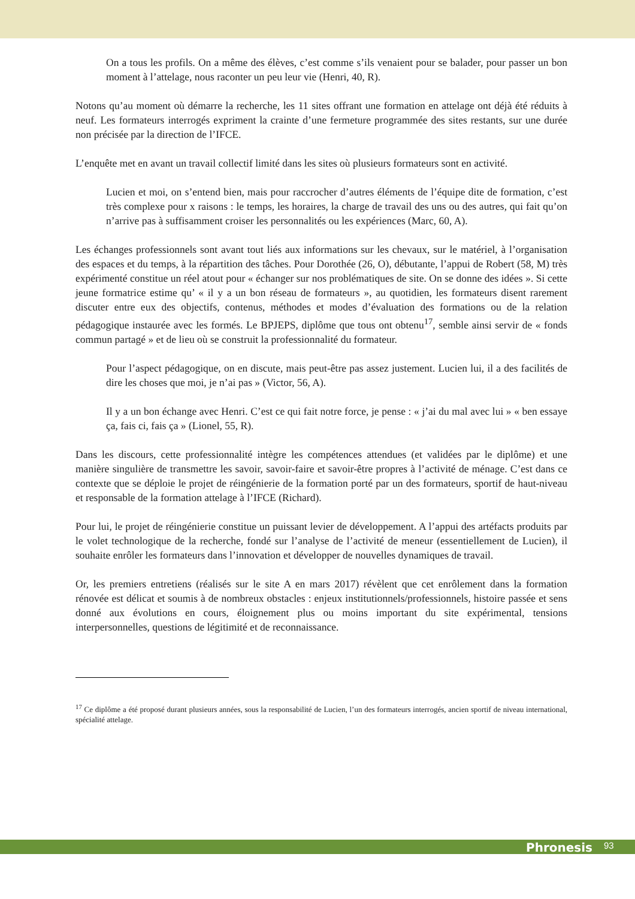On a tous les profils. On a même des élèves, c’est comme s’ils venaient pour se balader, pour passer un bon moment à l’attelage, nous raconter un peu leur vie (Henri, 40, R).
Notons qu’au moment où démarre la recherche, les 11 sites offrant une formation en attelage ont déjà été réduits à neuf. Les formateurs interrogés expriment la crainte d’une fermeture programmée des sites restants, sur une durée non précisée par la direction de l’IFCE.
L’enquête met en avant un travail collectif limité dans les sites où plusieurs formateurs sont en activité.
Lucien et moi, on s’entend bien, mais pour raccrocher d’autres éléments de l’équipe dite de formation, c’est très complexe pour x raisons : le temps, les horaires, la charge de travail des uns ou des autres, qui fait qu’on n’arrive pas à suffisamment croiser les personnalités ou les expériences (Marc, 60, A).
Les échanges professionnels sont avant tout liés aux informations sur les chevaux, sur le matériel, à l’organisation des espaces et du temps, à la répartition des tâches. Pour Dorothée (26, O), débutante, l’appui de Robert (58, M) très expérimenté constitue un réel atout pour « échanger sur nos problématiques de site. On se donne des idées ». Si cette jeune formatrice estime qu’ « il y a un bon réseau de formateurs », au quotidien, les formateurs disent rarement discuter entre eux des objectifs, contenus, méthodes et modes d’évaluation des formations ou de la relation pédagogique instaurée avec les formés. Le BPJEPS, diplôme que tous ont obtenu<sup>17</sup>, semble ainsi servir de « fonds commun partagé » et de lieu où se construit la professionnalité du formateur.
Pour l’aspect pédagogique, on en discute, mais peut-être pas assez justement. Lucien lui, il a des facilités de dire les choses que moi, je n’ai pas » (Victor, 56, A).
Il y a un bon échange avec Henri. C’est ce qui fait notre force, je pense : « j’ai du mal avec lui » « ben essaye ça, fais ci, fais ça » (Lionel, 55, R).
Dans les discours, cette professionnalité intègre les compétences attendues (et validées par le diplôme) et une manière singulière de transmettre les savoir, savoir-faire et savoir-être propres à l’activité de ménage. C’est dans ce contexte que se déploie le projet de réingénierie de la formation porté par un des formateurs, sportif de haut-niveau et responsable de la formation attelage à l’IFCE (Richard).
Pour lui, le projet de réingénierie constitue un puissant levier de développement. A l’appui des artéfacts produits par le volet technologique de la recherche, fondé sur l’analyse de l’activité de meneur (essentiellement de Lucien), il souhaite enrôler les formateurs dans l’innovation et développer de nouvelles dynamiques de travail.
Or, les premiers entretiens (réalisés sur le site A en mars 2017) révèlent que cet enrôlement dans la formation rénovée est délicat et soumis à de nombreux obstacles : enjeux institutionnels/professionnels, histoire passée et sens donné aux évolutions en cours, éloignement plus ou moins important du site expérimental, tensions interpersonnelles, questions de légitimité et de reconnaissance.
<sup>17</sup> Ce diplôme a été proposé durant plusieurs années, sous la responsabilité de Lucien, l’un des formateurs interrogés, ancien sportif de niveau international, spécialité attelage.
Phronesis 93